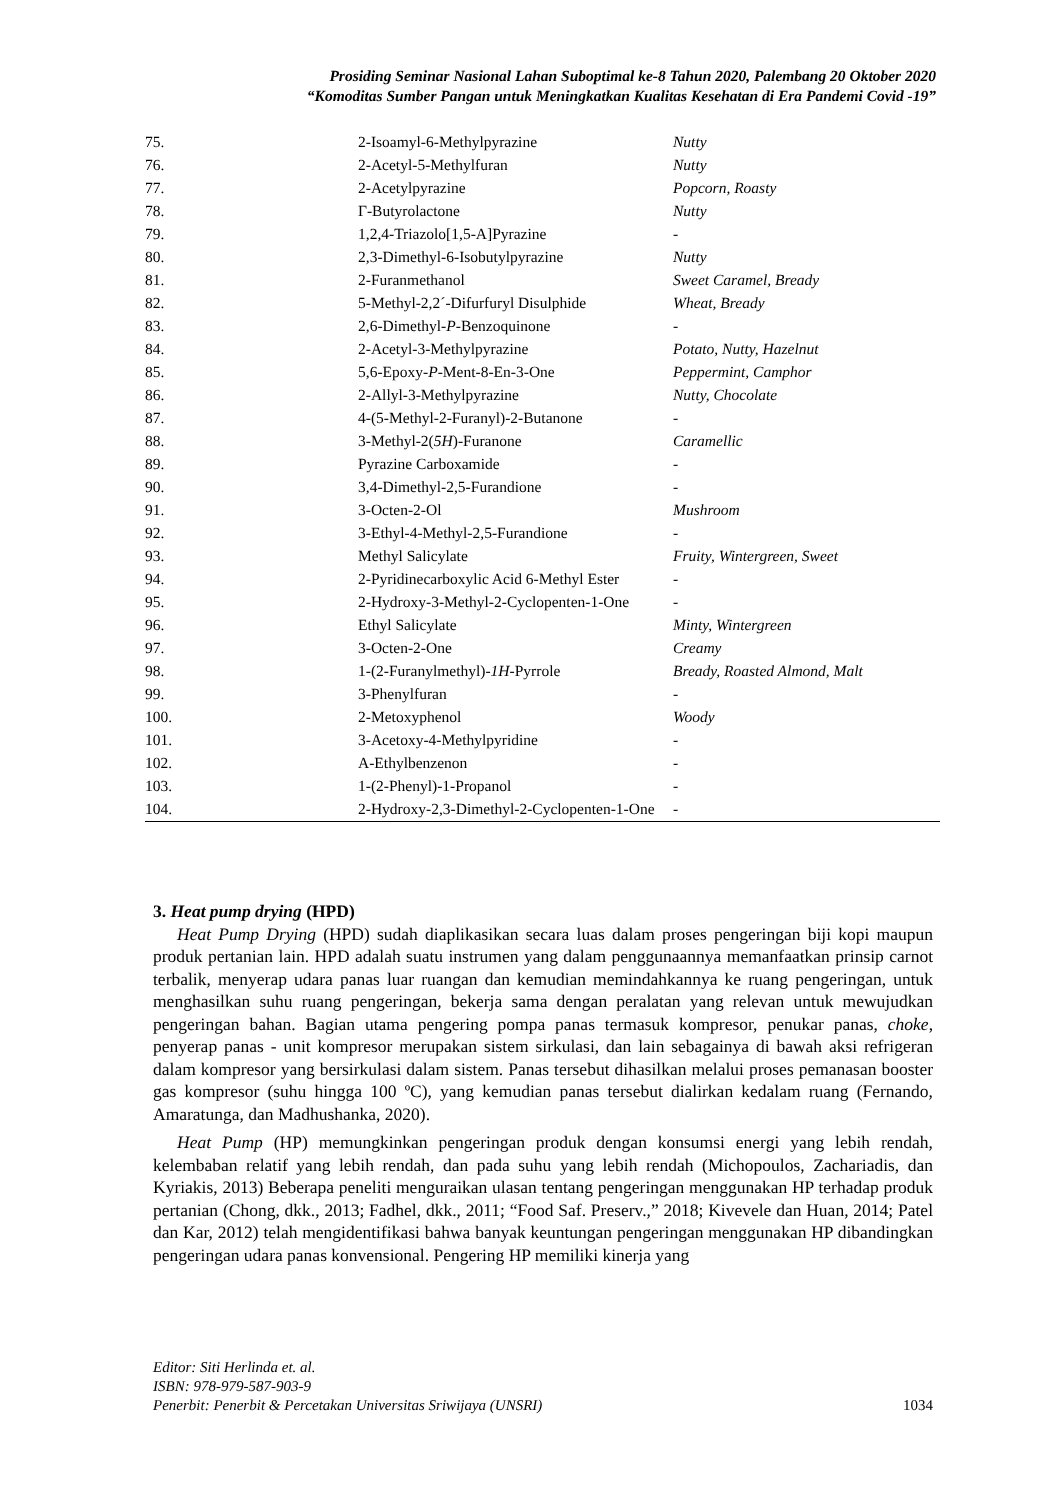Prosiding Seminar Nasional Lahan Suboptimal ke-8 Tahun 2020, Palembang 20 Oktober 2020
“Komoditas Sumber Pangan untuk Meningkatkan Kualitas Kesehatan di Era Pandemi Covid -19”
| 75. | 2-Isoamyl-6-Methylpyrazine | Nutty |
| 76. | 2-Acetyl-5-Methylfuran | Nutty |
| 77. | 2-Acetylpyrazine | Popcorn, Roasty |
| 78. | Γ-Butyrolactone | Nutty |
| 79. | 1,2,4-Triazolo[1,5-A]Pyrazine | - |
| 80. | 2,3-Dimethyl-6-Isobutylpyrazine | Nutty |
| 81. | 2-Furanmethanol | Sweet Caramel, Bready |
| 82. | 5-Methyl-2,2´-Difurfuryl Disulphide | Wheat, Bready |
| 83. | 2,6-Dimethyl- P -Benzoquinone | - |
| 84. | 2-Acetyl-3-Methylpyrazine | Potato, Nutty, Hazelnut |
| 85. | 5,6-Epoxy- P -Ment-8-En-3-One | Peppermint, Camphor |
| 86. | 2-Allyl-3-Methylpyrazine | Nutty, Chocolate |
| 87. | 4-(5-Methyl-2-Furanyl)-2-Butanone | - |
| 88. | 3-Methyl-2( 5H )-Furanone | Caramellic |
| 89. | Pyrazine Carboxamide | - |
| 90. | 3,4-Dimethyl-2,5-Furandione | - |
| 91. | 3-Octen-2-Ol | Mushroom |
| 92. | 3-Ethyl-4-Methyl-2,5-Furandione | - |
| 93. | Methyl Salicylate | Fruity, Wintergreen, Sweet |
| 94. | 2-Pyridinecarboxylic Acid 6-Methyl Ester | - |
| 95. | 2-Hydroxy-3-Methyl-2-Cyclopenten-1-One | - |
| 96. | Ethyl Salicylate | Minty, Wintergreen |
| 97. | 3-Octen-2-One | Creamy |
| 98. | 1-(2-Furanylmethyl)- 1H -Pyrrole | Bready, Roasted Almond, Malt |
| 99. | 3-Phenylfuran | - |
| 100. | 2-Metoxyphenol | Woody |
| 101. | 3-Acetoxy-4-Methylpyridine | - |
| 102. | A-Ethylbenzenon | - |
| 103. | 1-(2-Phenyl)-1-Propanol | - |
| 104. | 2-Hydroxy-2,3-Dimethyl-2-Cyclopenten-1-One | - |
3. Heat pump drying (HPD)
Heat Pump Drying (HPD) sudah diaplikasikan secara luas dalam proses pengeringan biji kopi maupun produk pertanian lain. HPD adalah suatu instrumen yang dalam penggunaannya memanfaatkan prinsip carnot terbalik, menyerap udara panas luar ruangan dan kemudian memindahkannya ke ruang pengeringan, untuk menghasilkan suhu ruang pengeringan, bekerja sama dengan peralatan yang relevan untuk mewujudkan pengeringan bahan. Bagian utama pengering pompa panas termasuk kompresor, penukar panas, choke, penyerap panas - unit kompresor merupakan sistem sirkulasi, dan lain sebagainya di bawah aksi refrigeran dalam kompresor yang bersirkulasi dalam sistem. Panas tersebut dihasilkan melalui proses pemanasan booster gas kompresor (suhu hingga 100 ºC), yang kemudian panas tersebut dialirkan kedalam ruang (Fernando, Amaratunga, dan Madhushanka, 2020).
Heat Pump (HP) memungkinkan pengeringan produk dengan konsumsi energi yang lebih rendah, kelembaban relatif yang lebih rendah, dan pada suhu yang lebih rendah (Michopoulos, Zachariadis, dan Kyriakis, 2013) Beberapa peneliti menguraikan ulasan tentang pengeringan menggunakan HP terhadap produk pertanian (Chong, dkk., 2013; Fadhel, dkk., 2011; “Food Saf. Preserv.,” 2018; Kivevele dan Huan, 2014; Patel dan Kar, 2012) telah mengidentifikasi bahwa banyak keuntungan pengeringan menggunakan HP dibandingkan pengeringan udara panas konvensional. Pengering HP memiliki kinerja yang
Editor: Siti Herlinda et. al.
ISBN: 978-979-587-903-9
Penerbit: Penerbit & Percetakan Universitas Sriwijaya (UNSRI) 1034